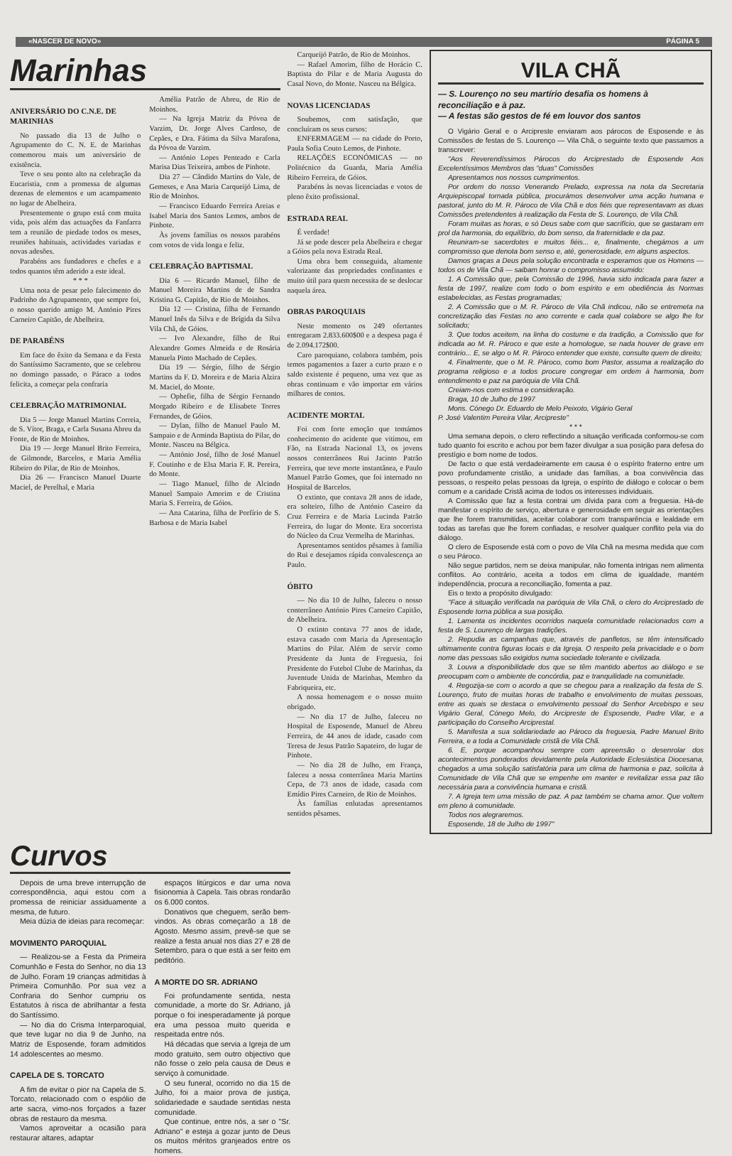«NASCER DE NOVO» PÁGINA 5
Marinhas
ANIVERSÁRIO DO C.N.E. DE MARINHAS
No passado dia 13 de Julho o Agrupamento do C. N. E. de Marinhas comemorou mais um aniversário de existência.
Teve o seu ponto alto na celebração da Eucaristia, com a promessa de algumas dezenas de elementos e um acampamento no lugar de Abelheira.
Presentemente o grupo está com muita vida, pois além das actuações da Fanfarra tem a reunião de piedade todos os meses, reuniões habituais, actividades variadas e novas adesões.
Parabéns aos fundadores e chefes e a todos quantos têm aderido a este ideal.
* * *
Uma nota de pesar pelo falecimento do Padrinho do Agrupamento, que sempre foi, o nosso querido amigo M. António Pires Carneiro Capitão, de Abelheira.
DE PARABÉNS
Em face do êxito da Semana e da Festa do Santíssimo Sacramento, que se celebrou no domingo passado, o Páraco a todos felicita, a começar pela confraria
CELEBRAÇÃO MATRIMONIAL
Dia 5 — Jorge Manuel Martins Correia, de S. Vítor, Braga, e Carla Susana Abreu da Fonte, de Rio de Moinhos.
Dia 19 — Jorge Manuel Brito Ferreira, de Gilmonde, Barcelos, e Maria Amélia Ribeiro do Pilar, de Rio de Moinhos.
Dia 26 — Francisco Manuel Duarte Maciel, de Perelhal, e Maria
Amélia Patrão de Abreu, de Rio de Moinhos.
— Na Igreja Matriz da Póvoa de Varzim, Dr. Jorge Alves Cardoso, de Cepães, e Dra. Fátima da Silva Marafona, da Póvoa de Varzim.
— António Lopes Penteado e Carla Marisa Dias Teixeira, ambos de Pinhote.
Dia 27 — Cândido Martins do Vale, de Gemeses, e Ana Maria Carqueijó Lima, de Rio de Moinhos.
— Francisco Eduardo Ferreira Areias e Isabel Maria dos Santos Lemos, ambos de Pinhote.
Às jovens famílias os nossos parabéns com votos de vida longa e feliz.
CELEBRAÇÃO BAPTISMAL
Dia 6 — Ricardo Manuel, filho de Manuel Moreira Martins de de Sandra Kristina G. Capitão, de Rio de Moinhos.
Dia 12 — Cristina, filha de Fernando Manuel Inês da Silva e de Brígida da Silva Vila Chã, de Góios.
— Ivo Alexandre, filho de Rui Alexandre Gomes Almeida e de Rosária Manuela Pinto Machado de Cepães.
Dia 19 — Sérgio, filho de Sérgio Martins da F. D. Moreira e de Maria Alzira M. Maciel, do Monte.
— Ophefie, filha de Sérgio Fernando Morgado Ribeiro e de Elisabete Torres Fernandes, de Góios.
— Dylan, filho de Manuel Paulo M. Sampaio e de Arminda Baptista do Pilar, do Monte. Nasceu na Bélgica.
— António José, filho de José Manuel F. Coutinho e de Elsa Maria F. R. Pereira, do Monte.
— Tiago Manuel, filho de Alcindo Manuel Sampaio Amorim e de Cristina Maria S. Ferreira, de Góios.
— Ana Catarina, filha de Porfírio de S. Barbosa e de Maria Isabel
Carqueijó Patrão, de Rio de Moinhos.
— Rafael Amorim, filho de Horácio C. Baptista do Pilar e de Maria Augusta do Casal Novo, do Monte. Nasceu na Bélgica.
NOVAS LICENCIADAS
Soubemos, com satisfação, que concluíram os seus cursos:
ENFERMAGEM — na cidade do Porto, Paula Sofia Couto Lemos, de Pinhote.
RELAÇÕES ECONÓMICAS — no Politécnico da Guarda, Maria Amélia Ribeiro Ferreira, de Góios.
Parabéns às novas licenciadas e votos de pleno êxito profissional.
ESTRADA REAL
É verdade!
Já se pode descer pela Abelheira e chegar a Góios pela nova Estrada Real.
Uma obra bem conseguida, altamente valorizante das propriedades confinantes e muito útil para quem necessita de se deslocar naquela área.
OBRAS PAROQUIAIS
Neste momento os 249 ofertantes entregaram 2.833.600$00 e a despesa paga é de 2.094.172$00.
Caro paroquiano, colabora também, pois temos pagamentos a fazer a curto prazo e o saldo existente é pequeno, uma vez que as obras continuam e vão importar em vários milhares de contos.
ACIDENTE MORTAL
Foi com forte emoção que tomámos conhecimento do acidente que vitimou, em Fão, na Estrada Nacional 13, os jovens nossos conterrâneos Rui Jacinto Patrão Ferreira, que teve morte instantânea, e Paulo Manuel Patrão Gomes, que foi internado no Hospital de Barcelos.
O extinto, que contava 28 anos de idade, era solteiro, filho de António Caseiro da Cruz Ferreira e de Maria Lucinda Patrão Ferreira, do lugar do Monte. Era socorrista do Núcleo da Cruz Vermelha de Marinhas.
Apresentamos sentidos pêsames à família do Rui e desejamos rápida convalescença ao Paulo.
ÓBITO
— No dia 10 de Julho, faleceu o nosso conterrâneo António Pires Carneiro Capitão, de Abelheira.
O extinto contava 77 anos de idade, estava casado com Maria da Apresentação Martins do Pilar. Além de servir como Presidente da Junta de Freguesia, foi Presidente do Futebol Clube de Marinhas, da Juventude Unida de Marinhas, Membro da Fabriqueira, etc.
A nossa homenagem e o nosso muito obrigado.
— No dia 17 de Julho, faleceu no Hospital de Esposende, Manuel de Abreu Ferreira, de 44 anos de idade, casado com Teresa de Jesus Patrão Sapateiro, do lugar de Pinhote.
— No dia 28 de Julho, em França, faleceu a nossa conterrânea Maria Martins Cepa, de 73 anos de idade, casada com Emídio Pires Carneiro, de Rio de Moinhos.
Às famílias enlutadas apresentamos sentidos pêsames.
VILA CHÃ
— S. Lourenço no seu martírio desafia os homens à reconciliação e à paz.
— A festas são gestos de fé em louvor dos santos
O Vigário Geral e o Arcipreste enviaram aos párocos de Esposende e às Comissões de festas de S. Lourenço — Vila Chã, o seguinte texto que passamos a transcrever:
"Aos Reverendíssimos Párocos do Arciprestado de Esposende Aos Excelentíssimos Membros das "duas" Comissões
Apresentamos nos nossos cumprimentos.
Por ordem do nosso Venerando Prelado, expressa na nota da Secretaria Arquiepiscopal tornada pública, procurámos desenvolver uma acção humana e pastoral, junto do M. R. Pároco de Vila Chã e dos fiéis que representavam as duas Comissões pretendentes à realização da Festa de S. Lourenço, de Vila Chã.
Foram muitas as horas, e só Deus sabe com que sacrifício, que se gastaram em prol da harmonia, do equilíbrio, do bom senso, da fraternidade e da paz.
Reuniram-se sacerdotes e muitos fiéis... e, finalmente, chegámos a um compromisso que denota bom senso e, até, generosidade, em alguns aspectos.
Damos graças a Deus pela solução encontrada e esperamos que os Homens — todos os de Vila Chã — saibam honrar o compromisso assumido:
1. A Comissão que, pela Comissão de 1996, havia sido indicada para fazer a festa de 1997, realize com todo o bom espírito e em obediência às Normas estabelecidas, as Festas programadas;
2. A Comissão que o M. R. Pároco de Vila Chã indicou, não se entremeta na concretização das Festas no ano corrente e cada qual colabore se algo lhe for solicitado;
3. Que todos aceitem, na linha do costume e da tradição, a Comissão que for indicada ao M. R. Pároco e que este a homologue, se nada houver de grave em contrário... E, se algo o M. R. Pároco entender que existe, consulte quem de direito;
4. Finalmente, que o M. R. Pároco, como bom Pastor, assuma a realização do programa religioso e a todos procure congregar em ordem à harmonia, bom entendimento e paz na paróquia de Vila Chã.
Creiam-nos com estima e consideração.
Braga, 10 de Julho de 1997
Mons. Cónego Dr. Eduardo de Melo Peixoto, Vigário Geral
P. José Valentim Pereira Vilar, Arcipreste"
* * *
Uma semana depois, o clero reflectindo a situação verificada conformou-se com tudo quanto foi escrito e achou por bem fazer divulgar a sua posição para defesa do prestígio e bom nome de todos.
De facto o que está verdadeiramente em causa é o espírito fraterno entre um povo profundamente cristão, a unidade das famílias, a boa convivência das pessoas, o respeito pelas pessoas da Igreja, o espírito de diálogo e colocar o bem comum e a caridade Cristã acima de todos os interesses individuais.
A Comissão que faz a festa contrai um dívida para com a freguesia. Há-de manifestar o espírito de serviço, abertura e generosidade em seguir as orientações que lhe forem transmitidas, aceitar colaborar com transparência e lealdade em todas as tarefas que lhe forem confiadas, e resolver qualquer conflito pela via do diálogo.
O clero de Esposende está com o povo de Vila Chã na mesma medida que com o seu Pároco.
Não segue partidos, nem se deixa manipular, não fomenta intrigas nem alimenta conflitos. Ao contrário, aceita a todos em clima de igualdade, mantém independência, procura a reconciliação, fomenta a paz.
Eis o texto a propósito divulgado:
"Face à situação verificada na paróquia de Vila Chã, o clero do Arciprestado de Esposende torna pública a sua posição.
1. Lamenta os incidentes ocorridos naquela comunidade relacionados com a festa de S. Lourenço de largas tradições.
2. Repudia as campanhas que, através de panfletos, se têm intensificado ultimamente contra figuras locais e da Igreja. O respeito pela privacidade e o bom nome das pessoas são exigidos numa sociedade tolerante e civilizada.
3. Louva a disponibilidade dos que se têm mantido abertos ao diálogo e se preocupam com o ambiente de concórdia, paz e tranquilidade na comunidade.
4. Regozija-se com o acordo a que se chegou para a realização da festa de S. Lourenço, fruto de muitas horas de trabalho e envolvimento de muitas pessoas, entre as quais se destaca o envolvimento pessoal do Senhor Arcebispo e seu Vigário Geral, Cónego Melo, do Arcipreste de Esposende, Padre Vilar, e a participação do Conselho Arciprestal.
5. Manifesta a sua solidariedade ao Pároco da freguesia, Padre Manuel Brito Ferreira, e a toda a Comunidade cristã de Vila Chã.
6. E, porque acompanhou sempre com apreensão o desenrolar dos acontecimentos ponderados devidamente pela Autoridade Eclesiástica Diocesana, chegados a uma solução satisfatória para um clima de harmonia e paz, solicita à Comunidade de Vila Chã que se empenhe em manter e revitalizar essa paz tão necessária para a convivência humana e cristã.
7. A Igreja tem uma missão de paz. A paz também se chama amor. Que voltem em pleno à comunidade.
Todos nos alegraremos.
Esposende, 18 de Julho de 1997"
Curvos
Depois de uma breve interrupção de correspondência, aqui estou com a promessa de reiniciar assiduamente a mesma, de futuro.
Meia dúzia de ideias para recomeçar:
MOVIMENTO PAROQUIAL
— Realizou-se a Festa da Primeira Comunhão e Festa do Senhor, no dia 13 de Julho. Foram 19 crianças admitidas à Primeira Comunhão. Por sua vez a Confraria do Senhor cumpriu os Estatutos à risca de abrilhantar a festa do Santíssimo.
— No dia do Crisma Interparoquial, que teve lugar no dia 9 de Junho, na Matriz de Esposende, foram admitidos 14 adolescentes ao mesmo.
CAPELA DE S. TORCATO
A fim de evitar o pior na Capela de S. Torcato, relacionado com o espólio de arte sacra, vimo-nos forçados a fazer obras de restauro da mesma.
Vamos aproveitar a ocasião para restaurar altares, adaptar
espaços litúrgicos e dar uma nova fisionomia à Capela. Tais obras rondarão os 6.000 contos.
Donativos que cheguem, serão bem-vindos. As obras começarão a 18 de Agosto. Mesmo assim, prevê-se que se realize a festa anual nos dias 27 e 28 de Setembro, para o que está a ser feito em peditório.
A MORTE DO SR. ADRIANO
Foi profundamente sentida, nesta comunidade, a morte do Sr. Adriano, já porque o foi inesperadamente já porque era uma pessoa muito querida e respeitada entre nós.
Há décadas que servia a Igreja de um modo gratuito, sem outro objectivo que não fosse o zelo pela causa de Deus e serviço à comunidade.
O seu funeral, ocorrido no dia 15 de Julho, foi a maior prova de justiça, solidariedade e saudade sentidas nesta comunidade.
Que continue, entre nós, a ser o "Sr. Adriano" e esteja a gozar junto de Deus os muitos méritos granjeados entre os homens.